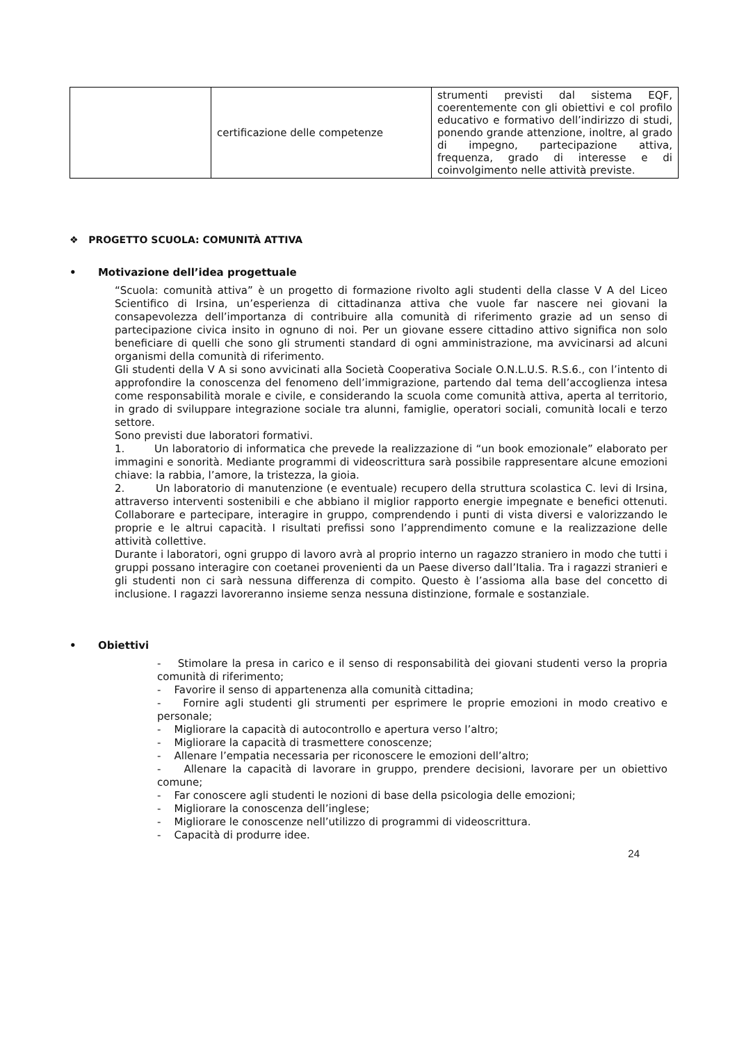| | certificazione delle competenze | strumenti previsti dal sistema EQF, coerentemente con gli obiettivi e col profilo educativo e formativo dell’indirizzo di studi, ponendo grande attenzione, inoltre, al grado di impegno, partecipazione attiva, frequenza, grado di interesse e di coinvolgimento nelle attività previste. |
❖ PROGETTO SCUOLA: COMUNITÀ ATTIVA
• Motivazione dell’idea progettuale
“Scuola: comunità attiva” è un progetto di formazione rivolto agli studenti della classe V A del Liceo Scientifico di Irsina, un’esperienza di cittadinanza attiva che vuole far nascere nei giovani la consapevolezza dell’importanza di contribuire alla comunità di riferimento grazie ad un senso di partecipazione civica insito in ognuno di noi. Per un giovane essere cittadino attivo significa non solo beneficiare di quelli che sono gli strumenti standard di ogni amministrazione, ma avvicinarsi ad alcuni organismi della comunità di riferimento.
Gli studenti della V A si sono avvicinati alla Società Cooperativa Sociale O.N.L.U.S. R.S.6., con l’intento di approfondire la conoscenza del fenomeno dell’immigrazione, partendo dal tema dell’accoglienza intesa come responsabilità morale e civile, e considerando la scuola come comunità attiva, aperta al territorio, in grado di sviluppare integrazione sociale tra alunni, famiglie, operatori sociali, comunità locali e terzo settore.
Sono previsti due laboratori formativi.
1. Un laboratorio di informatica che prevede la realizzazione di “un book emozionale” elaborato per immagini e sonorità. Mediante programmi di videoscrittura sarà possibile rappresentare alcune emozioni chiave: la rabbia, l’amore, la tristezza, la gioia.
2. Un laboratorio di manutenzione (e eventuale) recupero della struttura scolastica C. levi di Irsina, attraverso interventi sostenibili e che abbiano il miglior rapporto energie impegnate e benefici ottenuti. Collaborare e partecipare, interagire in gruppo, comprendendo i punti di vista diversi e valorizzando le proprie e le altrui capacità. I risultati prefissi sono l’apprendimento comune e la realizzazione delle attività collettive.
Durante i laboratori, ogni gruppo di lavoro avrà al proprio interno un ragazzo straniero in modo che tutti i gruppi possano interagire con coetanei provenienti da un Paese diverso dall’Italia. Tra i ragazzi stranieri e gli studenti non ci sarà nessuna differenza di compito. Questo è l’assioma alla base del concetto di inclusione. I ragazzi lavoreranno insieme senza nessuna distinzione, formale e sostanziale.
• Obiettivi
- Stimolare la presa in carico e il senso di responsabilità dei giovani studenti verso la propria comunità di riferimento;
- Favorire il senso di appartenenza alla comunità cittadina;
- Fornire agli studenti gli strumenti per esprimere le proprie emozioni in modo creativo e personale;
- Migliorare la capacità di autocontrollo e apertura verso l’altro;
- Migliorare la capacità di trasmettere conoscenze;
- Allenare l’empatia necessaria per riconoscere le emozioni dell’altro;
- Allenare la capacità di lavorare in gruppo, prendere decisioni, lavorare per un obiettivo comune;
- Far conoscere agli studenti le nozioni di base della psicologia delle emozioni;
- Migliorare la conoscenza dell’inglese;
- Migliorare le conoscenze nell’utilizzo di programmi di videoscrittura.
- Capacità di produrre idee.
24